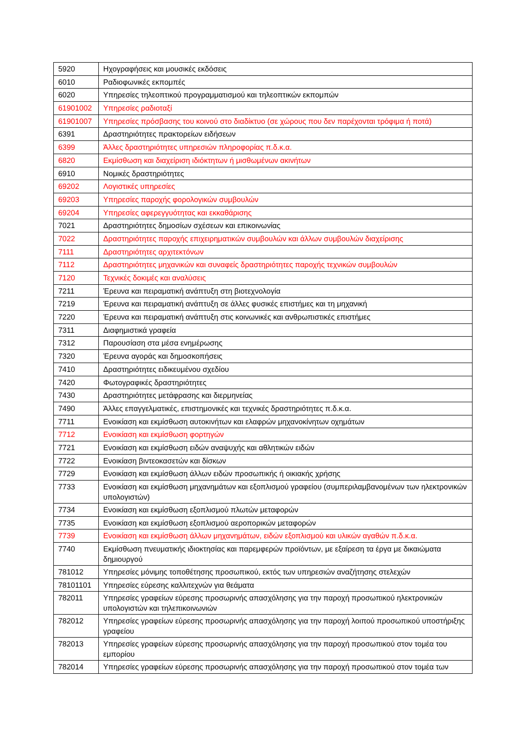| 5920 | Ηχογραφήσεις και μουσικές εκδόσεις |
| 6010 | Ραδιοφωνικές εκπομπές |
| 6020 | Υπηρεσίες τηλεοπτικού προγραμματισμού και τηλεοπτικών εκπομπών |
| 61901002 | Υπηρεσίες ραδιοταξί |
| 61901007 | Υπηρεσίες πρόσβασης του κοινού στο διαδίκτυο (σε χώρους που δεν παρέχονται τρόφιμα ή ποτά) |
| 6391 | Δραστηριότητες πρακτορείων ειδήσεων |
| 6399 | Άλλες δραστηριότητες υπηρεσιών πληροφορίας π.δ.κ.α. |
| 6820 | Εκμίσθωση και διαχείριση ιδιόκτητων ή μισθωμένων ακινήτων |
| 6910 | Νομικές δραστηριότητες |
| 69202 | Λογιστικές υπηρεσίες |
| 69203 | Υπηρεσίες παροχής φορολογικών συμβουλών |
| 69204 | Υπηρεσίες αφερεγγυότητας και εκκαθάρισης |
| 7021 | Δραστηριότητες δημοσίων σχέσεων και επικοινωνίας |
| 7022 | Δραστηριότητες παροχής επιχειρηματικών συμβουλών και άλλων συμβουλών διαχείρισης |
| 7111 | Δραστηριότητες αρχιτεκτόνων |
| 7112 | Δραστηριότητες μηχανικών και συναφείς δραστηριότητες παροχής τεχνικών συμβουλών |
| 7120 | Τεχνικές δοκιμές και αναλύσεις |
| 7211 | Έρευνα και πειραματική ανάπτυξη στη βιοτεχνολογία |
| 7219 | Έρευνα και πειραματική ανάπτυξη σε άλλες φυσικές επιστήμες και τη μηχανική |
| 7220 | Έρευνα και πειραματική ανάπτυξη στις κοινωνικές και ανθρωπιστικές επιστήμες |
| 7311 | Διαφημιστικά γραφεία |
| 7312 | Παρουσίαση στα μέσα ενημέρωσης |
| 7320 | Έρευνα αγοράς και δημοσκοπήσεις |
| 7410 | Δραστηριότητες ειδικευμένου σχεδίου |
| 7420 | Φωτογραφικές δραστηριότητες |
| 7430 | Δραστηριότητες μετάφρασης και διερμηνείας |
| 7490 | Άλλες επαγγελματικές, επιστημονικές και τεχνικές δραστηριότητες π.δ.κ.α. |
| 7711 | Ενοικίαση και εκμίσθωση αυτοκινήτων και ελαφρών μηχανοκίνητων οχημάτων |
| 7712 | Ενοικίαση και εκμίσθωση φορτηγών |
| 7721 | Ενοικίαση και εκμίσθωση ειδών αναψυχής και αθλητικών ειδών |
| 7722 | Ενοικίαση βιντεοκασετών και δίσκων |
| 7729 | Ενοικίαση και εκμίσθωση άλλων ειδών προσωπικής ή οικιακής χρήσης |
| 7733 | Ενοικίαση και εκμίσθωση μηχανημάτων και εξοπλισμού γραφείου (συμπεριλαμβανομένων των ηλεκτρονικών υπολογιστών) |
| 7734 | Ενοικίαση και εκμίσθωση εξοπλισμού πλωτών μεταφορών |
| 7735 | Ενοικίαση και εκμίσθωση εξοπλισμού αεροπορικών μεταφορών |
| 7739 | Ενοικίαση και εκμίσθωση άλλων μηχανημάτων, ειδών εξοπλισμού και υλικών αγαθών π.δ.κ.α. |
| 7740 | Εκμίσθωση πνευματικής ιδιοκτησίας και παρεμφερών προϊόντων, με εξαίρεση τα έργα με δικαιώματα δημιουργού |
| 781012 | Υπηρεσίες μόνιμης τοποθέτησης προσωπικού, εκτός των υπηρεσιών αναζήτησης στελεχών |
| 78101101 | Υπηρεσίες εύρεσης καλλιτεχνών για θεάματα |
| 782011 | Υπηρεσίες γραφείων εύρεσης προσωρινής απασχόλησης για την παροχή προσωπικού ηλεκτρονικών υπολογιστών και τηλεπικοινωνιών |
| 782012 | Υπηρεσίες γραφείων εύρεσης προσωρινής απασχόλησης για την παροχή λοιπού προσωπικού υποστήριξης γραφείου |
| 782013 | Υπηρεσίες γραφείων εύρεσης προσωρινής απασχόλησης για την παροχή προσωπικού στον τομέα του εμπορίου |
| 782014 | Υπηρεσίες γραφείων εύρεσης προσωρινής απασχόλησης για την παροχή προσωπικού στον τομέα των |